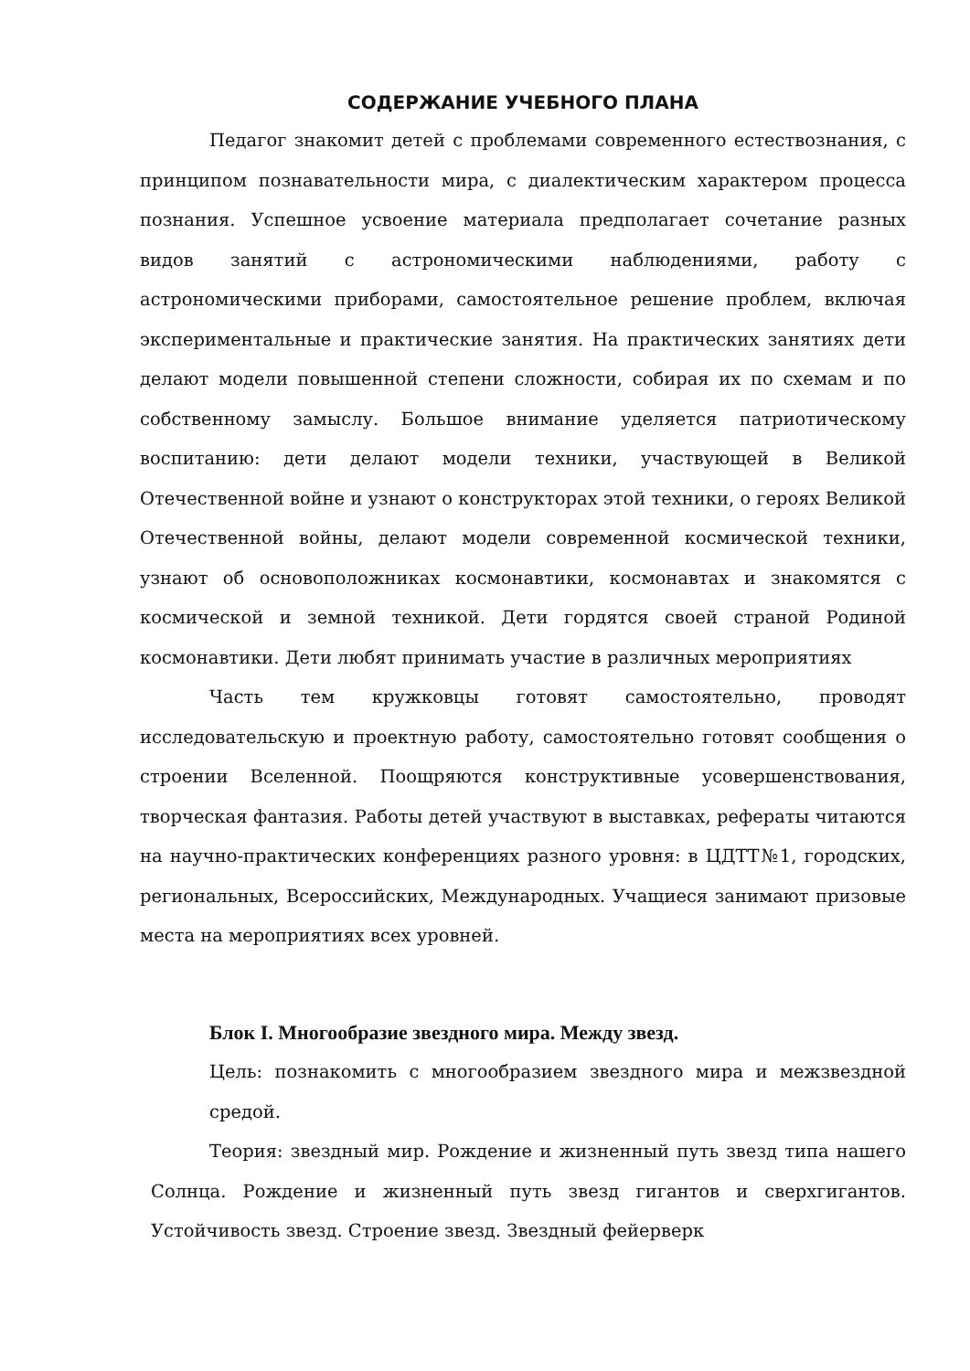СОДЕРЖАНИЕ УЧЕБНОГО ПЛАНА
Педагог знакомит детей с проблемами современного естествознания, с принципом познавательности мира, с диалектическим характером процесса познания. Успешное усвоение материала предполагает сочетание разных видов занятий с астрономическими наблюдениями, работу с астрономическими приборами, самостоятельное решение проблем, включая экспериментальные и практические занятия. На практических занятиях дети делают модели повышенной степени сложности, собирая их по схемам и по собственному замыслу. Большое внимание уделяется патриотическому воспитанию: дети делают модели техники, участвующей в Великой Отечественной войне и узнают о конструкторах этой техники, о героях Великой Отечественной войны, делают модели современной космической техники, узнают об основоположниках космонавтики, космонавтах и знакомятся с космической и земной техникой. Дети гордятся своей страной Родиной космонавтики. Дети любят принимать участие в различных мероприятиях
Часть тем кружковцы готовят самостоятельно, проводят исследовательскую и проектную работу, самостоятельно готовят сообщения о строении Вселенной. Поощряются конструктивные усовершенствования, творческая фантазия. Работы детей участвуют в выставках, рефераты читаются на научно-практических конференциях разного уровня: в ЦДТТ№1, городских, региональных, Всероссийских, Международных. Учащиеся занимают призовые места на мероприятиях всех уровней.
Блок I. Многообразие звездного мира. Между звезд.
Цель: познакомить с многообразием звездного мира и межзвездной средой.
Теория: звездный мир. Рождение и жизненный путь звезд типа нашего Солнца. Рождение и жизненный путь звезд гигантов и сверхгигантов. Устойчивость звезд. Строение звезд. Звездный фейерверк